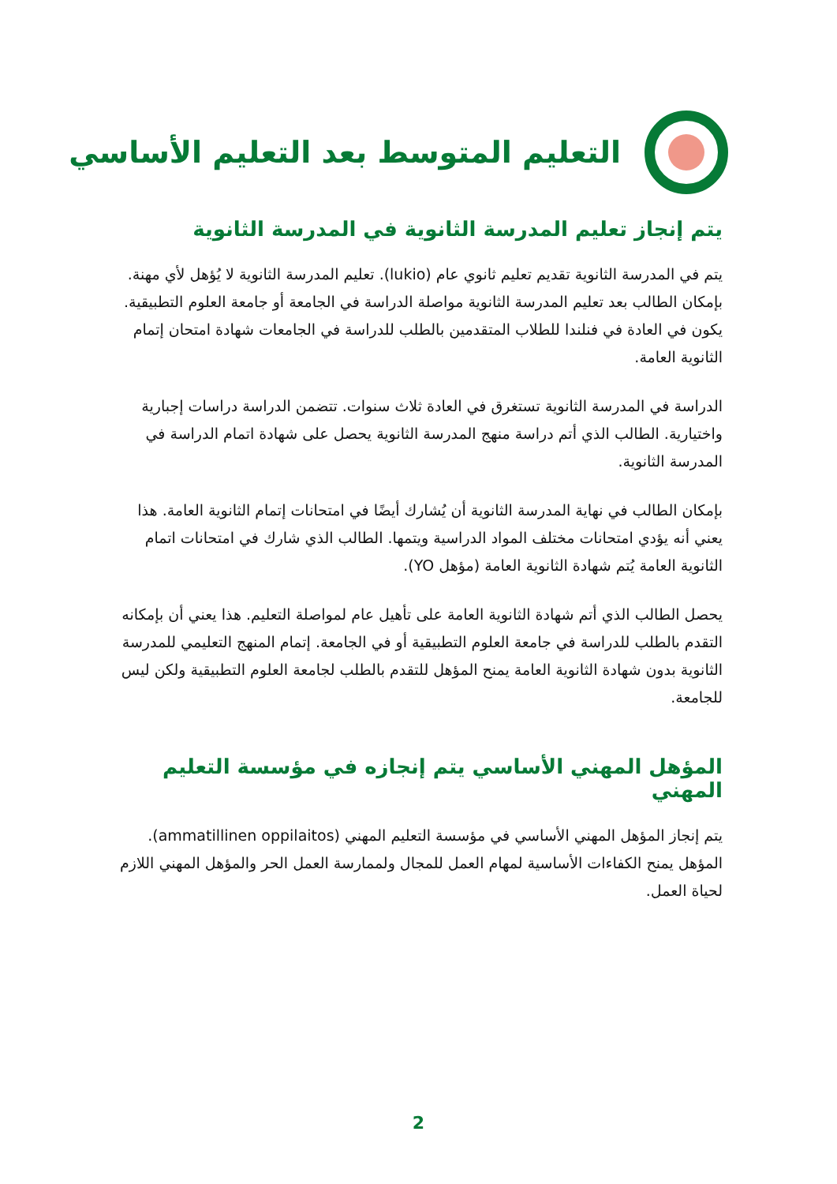التعليم المتوسط بعد التعليم الأساسي
يتم إنجاز تعليم المدرسة الثانوية في المدرسة الثانوية
يتم في المدرسة الثانوية تقديم تعليم ثانوي عام (lukio). تعليم المدرسة الثانوية لا يُؤهل لأي مهنة. بإمكان الطالب بعد تعليم المدرسة الثانوية مواصلة الدراسة في الجامعة أو جامعة العلوم التطبيقية. يكون في العادة في فنلندا للطلاب المتقدمين بالطلب للدراسة في الجامعات شهادة امتحان إتمام الثانوية العامة.
الدراسة في المدرسة الثانوية تستغرق في العادة ثلاث سنوات. تتضمن الدراسة دراسات إجبارية واختيارية. الطالب الذي أتم دراسة منهج المدرسة الثانوية يحصل على شهادة اتمام الدراسة في المدرسة الثانوية.
بإمكان الطالب في نهاية المدرسة الثانوية أن يُشارك أيضًا في امتحانات إتمام الثانوية العامة. هذا يعني أنه يؤدي امتحانات مختلف المواد الدراسية ويتمها. الطالب الذي شارك في امتحانات اتمام الثانوية العامة يُتم شهادة الثانوية العامة (مؤهل YO).
يحصل الطالب الذي أتم شهادة الثانوية العامة على تأهيل عام لمواصلة التعليم. هذا يعني أن بإمكانه التقدم بالطلب للدراسة في جامعة العلوم التطبيقية أو في الجامعة. إتمام المنهج التعليمي للمدرسة الثانوية بدون شهادة الثانوية العامة يمنح المؤهل للتقدم بالطلب لجامعة العلوم التطبيقية ولكن ليس للجامعة.
المؤهل المهني الأساسي يتم إنجازه في مؤسسة التعليم المهني
يتم إنجاز المؤهل المهني الأساسي في مؤسسة التعليم المهني (ammatillinen oppilaitos). المؤهل يمنح الكفاءات الأساسية لمهام العمل للمجال ولممارسة العمل الحر والمؤهل المهني اللازم لحياة العمل.
2